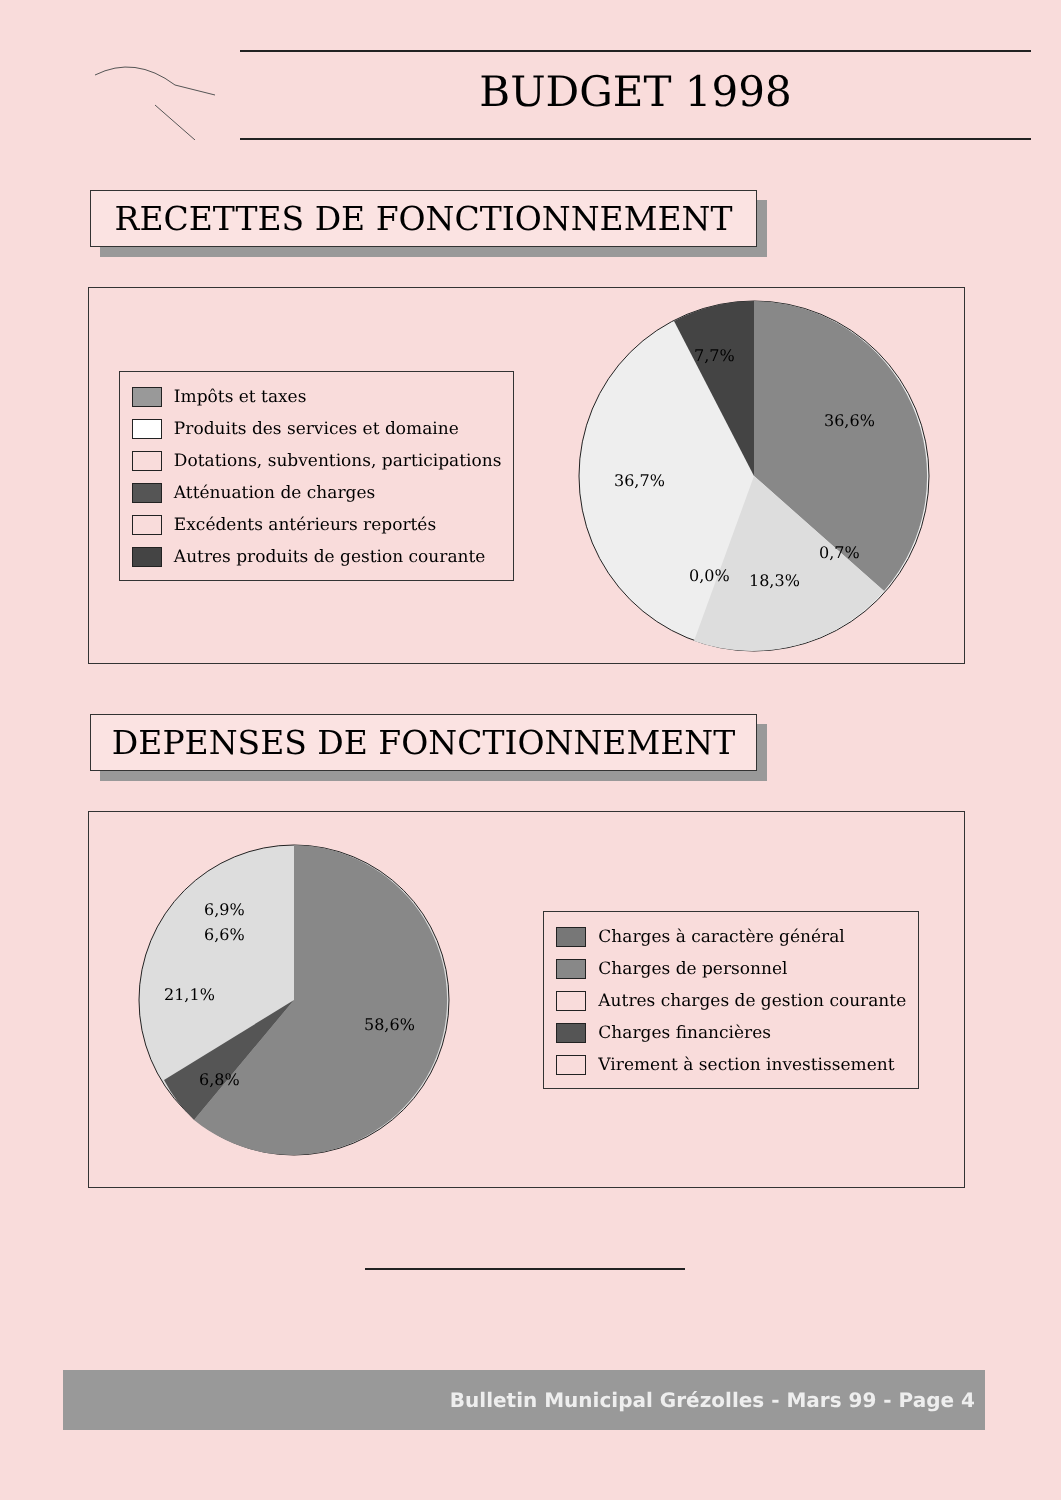BUDGET 1998
RECETTES DE FONCTIONNEMENT
Impôts et taxes
Produits des services et domaine
Dotations, subventions, participations
Atténuation de charges
Excédents antérieurs reportés
Autres produits de gestion courante
7,7%
36,6%
36,7%
0,7%
0,0%
18,3%
DEPENSES DE FONCTIONNEMENT
6,9%
6,6%
21,1%
58,6%
6,8%
Charges à caractère général
Charges de personnel
Autres charges de gestion courante
Charges financières
Virement à section investissement
Bulletin Municipal Grézolles - Mars 99 - Page 4